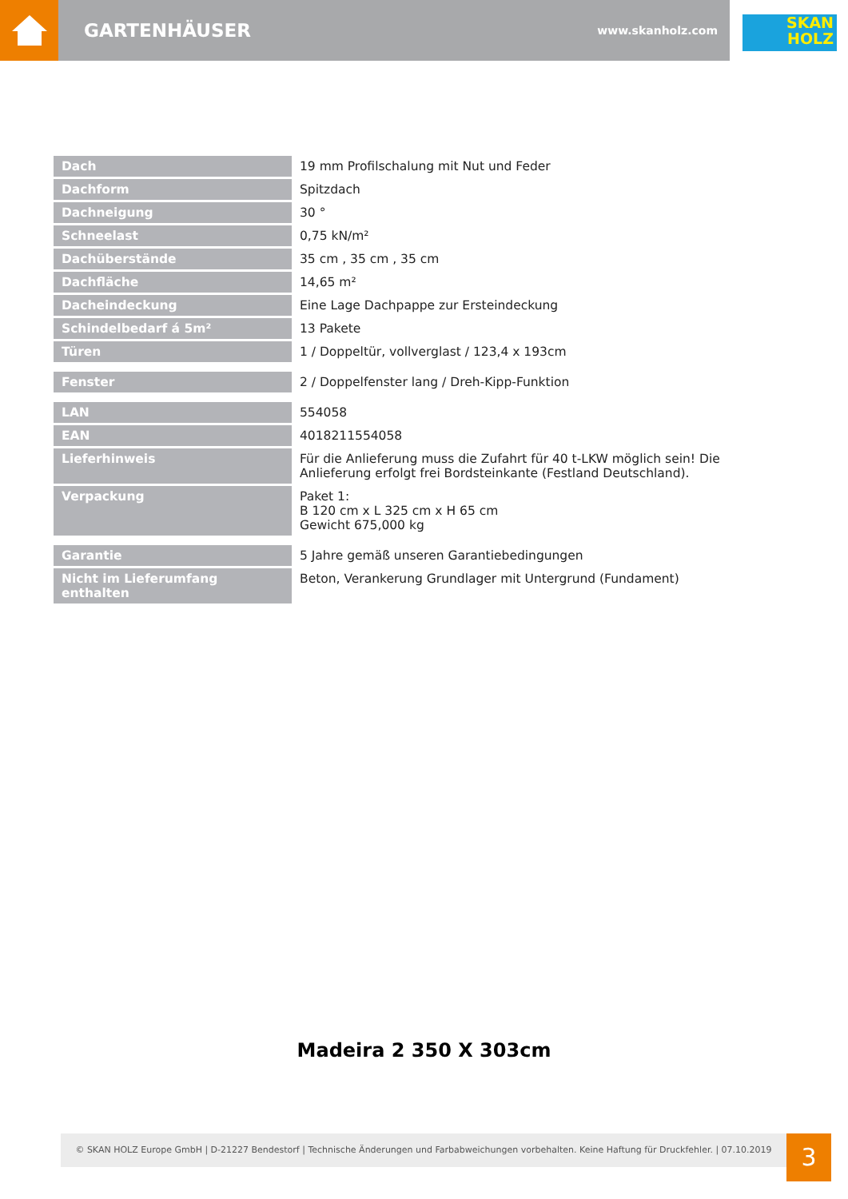GARTENHÄUSER www.skanholz.com
SKAN
HOLZ
| Dach | 19 mm Profilschalung mit Nut und Feder |
| Dachform | Spitzdach |
| Dachneigung | 30 ° |
| Schneelast | 0,75 kN/m² |
| Dachüberstände | 35 cm , 35 cm , 35 cm |
| Dachfläche | 14,65 m² |
| Dacheindeckung | Eine Lage Dachpappe zur Ersteindeckung |
| Schindelbedarf á 5m² | 13 Pakete |
| Türen | 1 / Doppeltür, vollverglast / 123,4 x 193cm |
| Fenster | 2 / Doppelfenster lang / Dreh-Kipp-Funktion |
| LAN | 554058 |
| EAN | 4018211554058 |
| Lieferhinweis | Für die Anlieferung muss die Zufahrt für 40 t-LKW möglich sein! Die Anlieferung erfolgt frei Bordsteinkante (Festland Deutschland). |
| Verpackung | Paket 1: B 120 cm x L 325 cm x H 65 cm Gewicht 675,000 kg |
| Garantie | 5 Jahre gemäß unseren Garantiebedingungen |
| Nicht im Lieferumfang enthalten | Beton, Verankerung Grundlager mit Untergrund (Fundament) |
Madeira 2 350 X 303cm
© SKAN HOLZ Europe GmbH | D-21227 Bendestorf | Technische Änderungen und Farbabweichungen vorbehalten. Keine Haftung für Druckfehler. | 07.10.2019
3